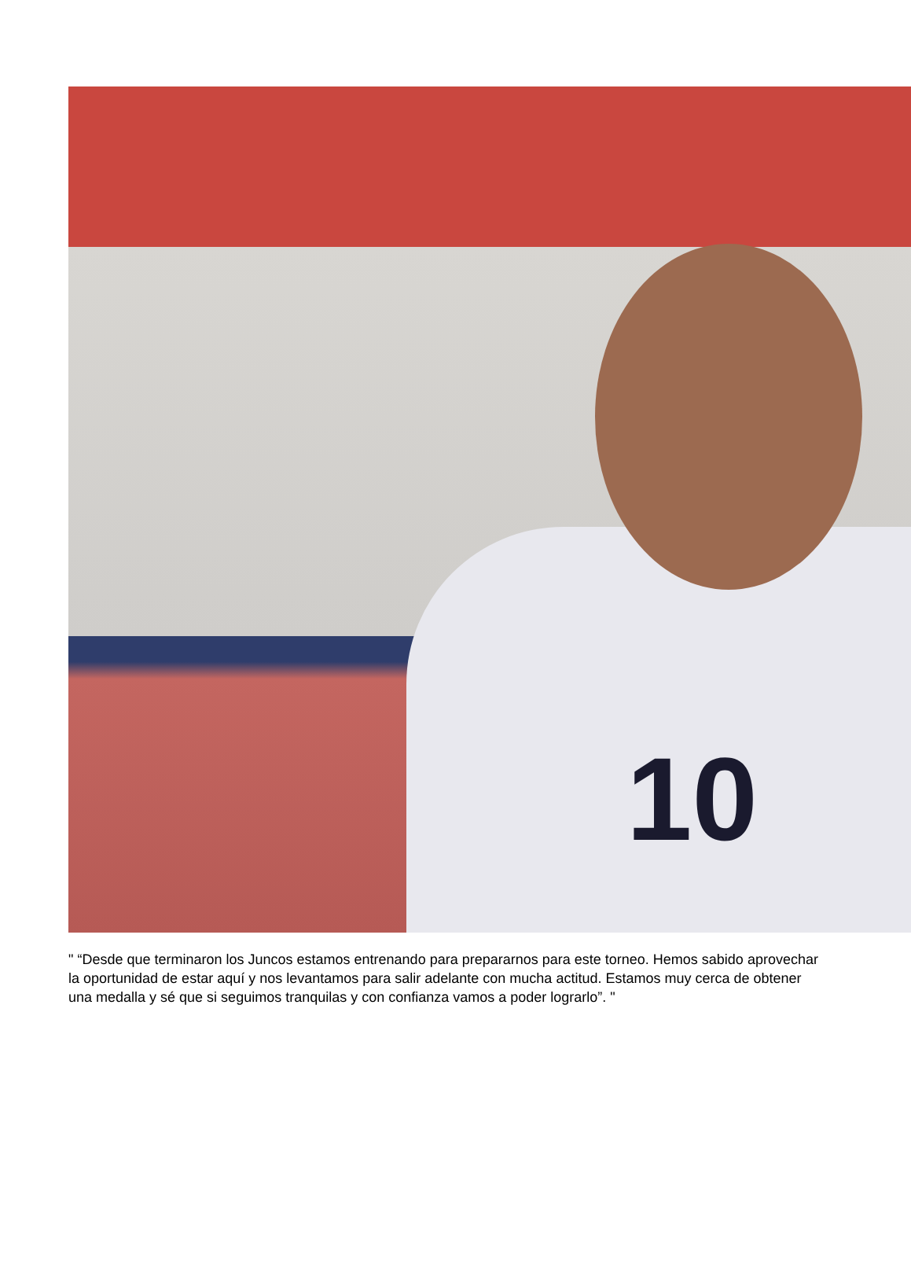10
" “Desde que terminaron los Juncos estamos entrenando para prepararnos para este torneo. Hemos sabido aprovechar la oportunidad de estar aquí y nos levantamos para salir adelante con mucha actitud. Estamos muy cerca de obtener una medalla y sé que si seguimos tranquilas y con confianza vamos a poder lograrlo”. "